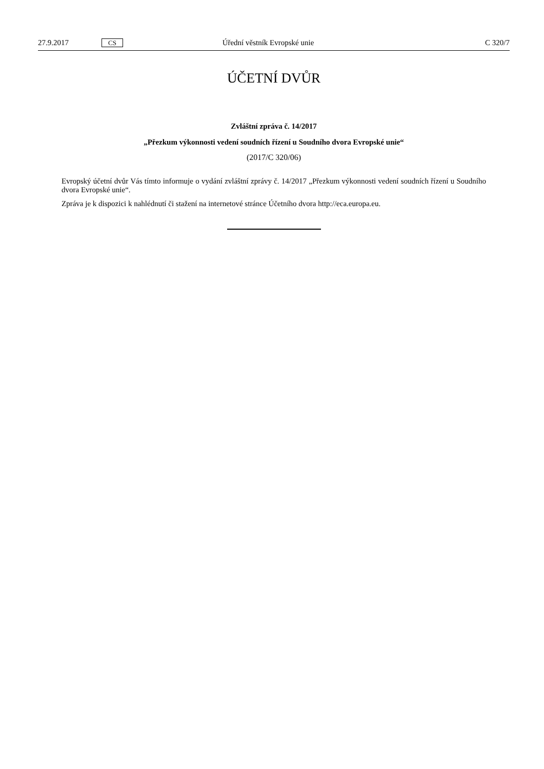27.9.2017 CS Úřední věstník Evropské unie C 320/7
ÚČETNÍ DVŮR
Zvláštní zpráva č. 14/2017
„Přezkum výkonnosti vedení soudních řízení u Soudního dvora Evropské unie“
(2017/C 320/06)
Evropský účetní dvůr Vás tímto informuje o vydání zvláštní zprávy č. 14/2017 „Přezkum výkonnosti vedení soudních řízení u Soudního dvora Evropské unie“.
Zpráva je k dispozici k nahlédnutí či stažení na internetové stránce Účetního dvora http://eca.europa.eu.